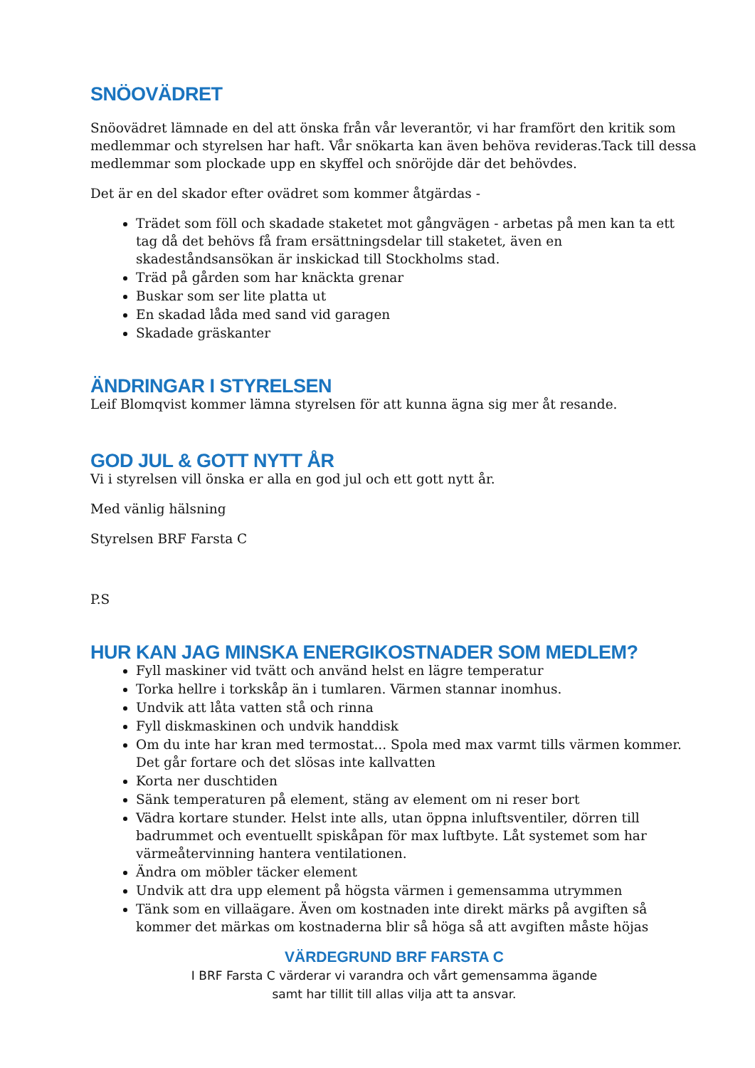SNÖOVÄDRET
Snöovädret lämnade en del att önska från vår leverantör, vi har framfört den kritik som medlemmar och styrelsen har haft. Vår snökarta kan även behöva revideras.Tack till dessa medlemmar som plockade upp en skyffel och snöröjde där det behövdes.
Det är en del skador efter ovädret som kommer åtgärdas -
Trädet som föll och skadade staketet mot gångvägen - arbetas på men kan ta ett tag då det behövs få fram ersättningsdelar till staketet, även en skadeståndsansökan är inskickad till Stockholms stad.
Träd på gården som har knäckta grenar
Buskar som ser lite platta ut
En skadad låda med sand vid garagen
Skadade gräskanter
ÄNDRINGAR I STYRELSEN
Leif Blomqvist kommer lämna styrelsen för att kunna ägna sig mer åt resande.
GOD JUL & GOTT NYTT ÅR
Vi i styrelsen vill önska er alla en god jul och ett gott nytt år.
Med vänlig hälsning
Styrelsen BRF Farsta C
P.S
HUR KAN JAG MINSKA ENERGIKOSTNADER SOM MEDLEM?
Fyll maskiner vid tvätt och använd helst en lägre temperatur
Torka hellre i torkskåp än i tumlaren. Värmen stannar inomhus.
Undvik att låta vatten stå och rinna
Fyll diskmaskinen och undvik handdisk
Om du inte har kran med termostat... Spola med max varmt tills värmen kommer. Det går fortare och det slösas inte kallvatten
Korta ner duschtiden
Sänk temperaturen på element, stäng av element om ni reser bort
Vädra kortare stunder. Helst inte alls, utan öppna inluftsventiler, dörren till badrummet och eventuellt spiskåpan för max luftbyte. Låt systemet som har värmeåtervinning hantera ventilationen.
Ändra om möbler täcker element
Undvik att dra upp element på högsta värmen i gemensamma utrymmen
Tänk som en villaägare. Även om kostnaden inte direkt märks på avgiften så kommer det märkas om kostnaderna blir så höga så att avgiften måste höjas
VÄRDEGRUND BRF FARSTA C
I BRF Farsta C värderar vi varandra och vårt gemensamma ägande
samt har tillit till allas vilja att ta ansvar.